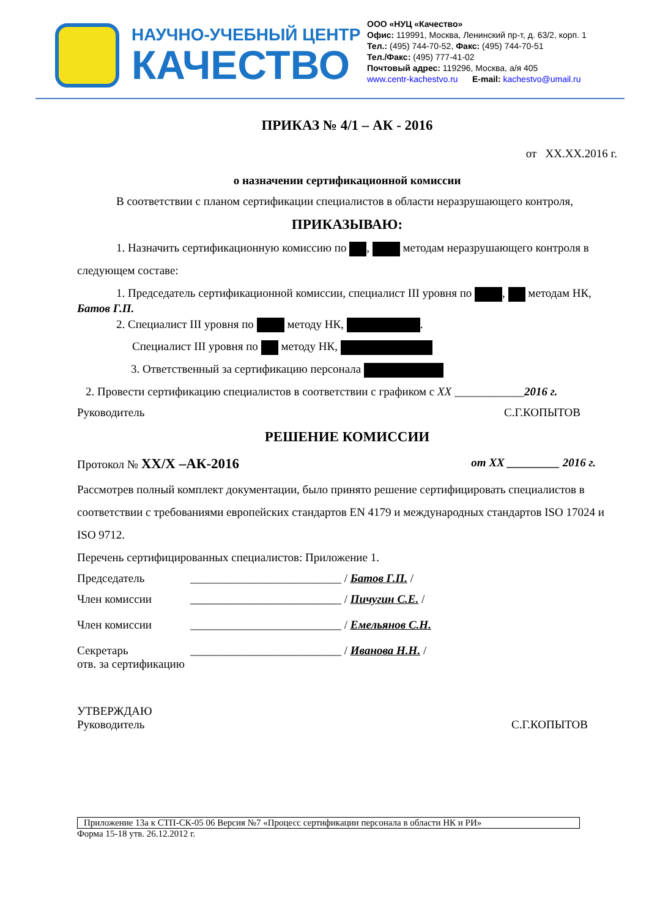НАУЧНО-УЧЕБНЫЙ ЦЕНТР
КАЧЕСТВО
ООО «НУЦ «Качество»
Офис: 119991, Москва, Ленинский пр-т, д. 63/2, корп. 1
Тел.: (495) 744-70-52, Факс: (495) 744-70-51
Тел./Факс: (495) 777-41-02
Почтовый адрес: 119296, Москва, а/я 405
www.centr-kachestvo.ru E-mail: kachestvo@umail.ru
ПРИКАЗ № 4/1 – АК - 2016
от XX.XX.2016 г.
о назначении сертификационной комиссии
В соответствии с планом сертификации специалистов в области неразрушающего контроля,
ПРИКАЗЫВАЮ:
1. Назначить сертификационную комиссию по , методам неразрушающего контроля в следующем составе:
1. Председатель сертификационной комиссии, специалист III уровня по , методам НК, Батов Г.П.
2. Специалист III уровня по методу НК, .
Специалист III уровня по методу НК,
3. Ответственный за сертификацию персонала
2. Провести сертификацию специалистов в соответствии с графиком с XX ____________2016 г.
Руководитель С.Г.КОПЫТОВ
РЕШЕНИЕ КОМИССИИ
Протокол № XX/X –АК-2016 от XX _________ 2016 г.
Рассмотрев полный комплект документации, было принято решение сертифицировать специалистов в соответствии с требованиями европейских стандартов EN 4179 и международных стандартов ISO 17024 и ISO 9712.
Перечень сертифицированных специалистов: Приложение 1.
Председатель __________________________ / Батов Г.П. /
Член комиссии __________________________ / Пичугин С.Е. /
Член комиссии __________________________ / Емельянов С.Н.
Секретарь __________________________ / Иванова Н.Н. /
отв. за сертификацию
УТВЕРЖДАЮ
Руководитель С.Г.КОПЫТОВ
Приложение 13а к СТП-СК-05 06 Версия №7 «Процесс сертификации персонала в области НК и РИ»
Форма 15-18 утв. 26.12.2012 г.